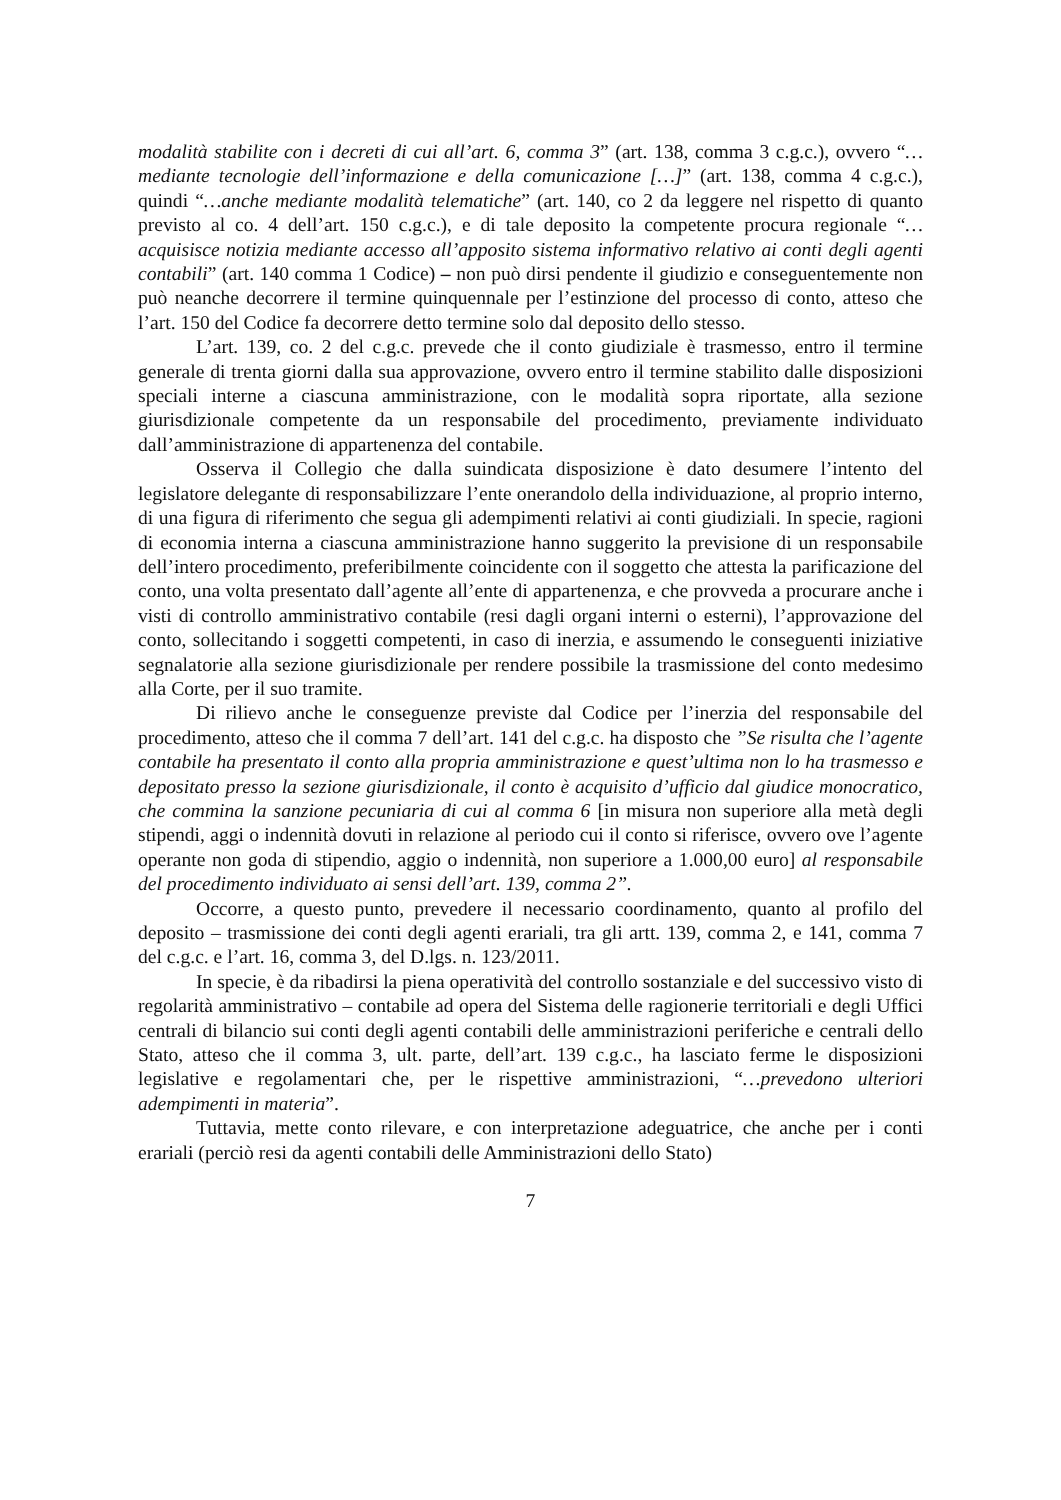modalità stabilite con i decreti di cui all’art. 6, comma 3” (art. 138, comma 3 c.g.c.), ovvero “…mediante tecnologie dell’informazione e della comunicazione […]” (art. 138, comma 4 c.g.c.), quindi “…anche mediante modalità telematiche” (art. 140, co 2 da leggere nel rispetto di quanto previsto al co. 4 dell’art. 150 c.g.c.), e di tale deposito la competente procura regionale “…acquisisce notizia mediante accesso all’apposito sistema informativo relativo ai conti degli agenti contabili” (art. 140 comma 1 Codice) – non può dirsi pendente il giudizio e conseguentemente non può neanche decorrere il termine quinquennale per l’estinzione del processo di conto, atteso che l’art. 150 del Codice fa decorrere detto termine solo dal deposito dello stesso.
L’art. 139, co. 2 del c.g.c. prevede che il conto giudiziale è trasmesso, entro il termine generale di trenta giorni dalla sua approvazione, ovvero entro il termine stabilito dalle disposizioni speciali interne a ciascuna amministrazione, con le modalità sopra riportate, alla sezione giurisdizionale competente da un responsabile del procedimento, previamente individuato dall’amministrazione di appartenenza del contabile.
Osserva il Collegio che dalla suindicata disposizione è dato desumere l’intento del legislatore delegante di responsabilizzare l’ente onerandolo della individuazione, al proprio interno, di una figura di riferimento che segua gli adempimenti relativi ai conti giudiziali. In specie, ragioni di economia interna a ciascuna amministrazione hanno suggerito la previsione di un responsabile dell’intero procedimento, preferibilmente coincidente con il soggetto che attesta la parificazione del conto, una volta presentato dall’agente all’ente di appartenenza, e che provveda a procurare anche i visti di controllo amministrativo contabile (resi dagli organi interni o esterni), l’approvazione del conto, sollecitando i soggetti competenti, in caso di inerzia, e assumendo le conseguenti iniziative segnalatorie alla sezione giurisdizionale per rendere possibile la trasmissione del conto medesimo alla Corte, per il suo tramite.
Di rilievo anche le conseguenze previste dal Codice per l’inerzia del responsabile del procedimento, atteso che il comma 7 dell’art. 141 del c.g.c. ha disposto che ”Se risulta che l’agente contabile ha presentato il conto alla propria amministrazione e quest’ultima non lo ha trasmesso e depositato presso la sezione giurisdizionale, il conto è acquisito d’ufficio dal giudice monocratico, che commina la sanzione pecuniaria di cui al comma 6 [in misura non superiore alla metà degli stipendi, aggi o indennità dovuti in relazione al periodo cui il conto si riferisce, ovvero ove l’agente operante non goda di stipendio, aggio o indennità, non superiore a 1.000,00 euro] al responsabile del procedimento individuato ai sensi dell’art. 139, comma 2”.
Occorre, a questo punto, prevedere il necessario coordinamento, quanto al profilo del deposito – trasmissione dei conti degli agenti erariali, tra gli artt. 139, comma 2, e 141, comma 7 del c.g.c. e l’art. 16, comma 3, del D.lgs. n. 123/2011.
In specie, è da ribadirsi la piena operatività del controllo sostanziale e del successivo visto di regolarità amministrativo – contabile ad opera del Sistema delle ragionerie territoriali e degli Uffici centrali di bilancio sui conti degli agenti contabili delle amministrazioni periferiche e centrali dello Stato, atteso che il comma 3, ult. parte, dell’art. 139 c.g.c., ha lasciato ferme le disposizioni legislative e regolamentari che, per le rispettive amministrazioni, “…prevedono ulteriori adempimenti in materia”.
Tuttavia, mette conto rilevare, e con interpretazione adeguatrice, che anche per i conti erariali (perciò resi da agenti contabili delle Amministrazioni dello Stato)
7